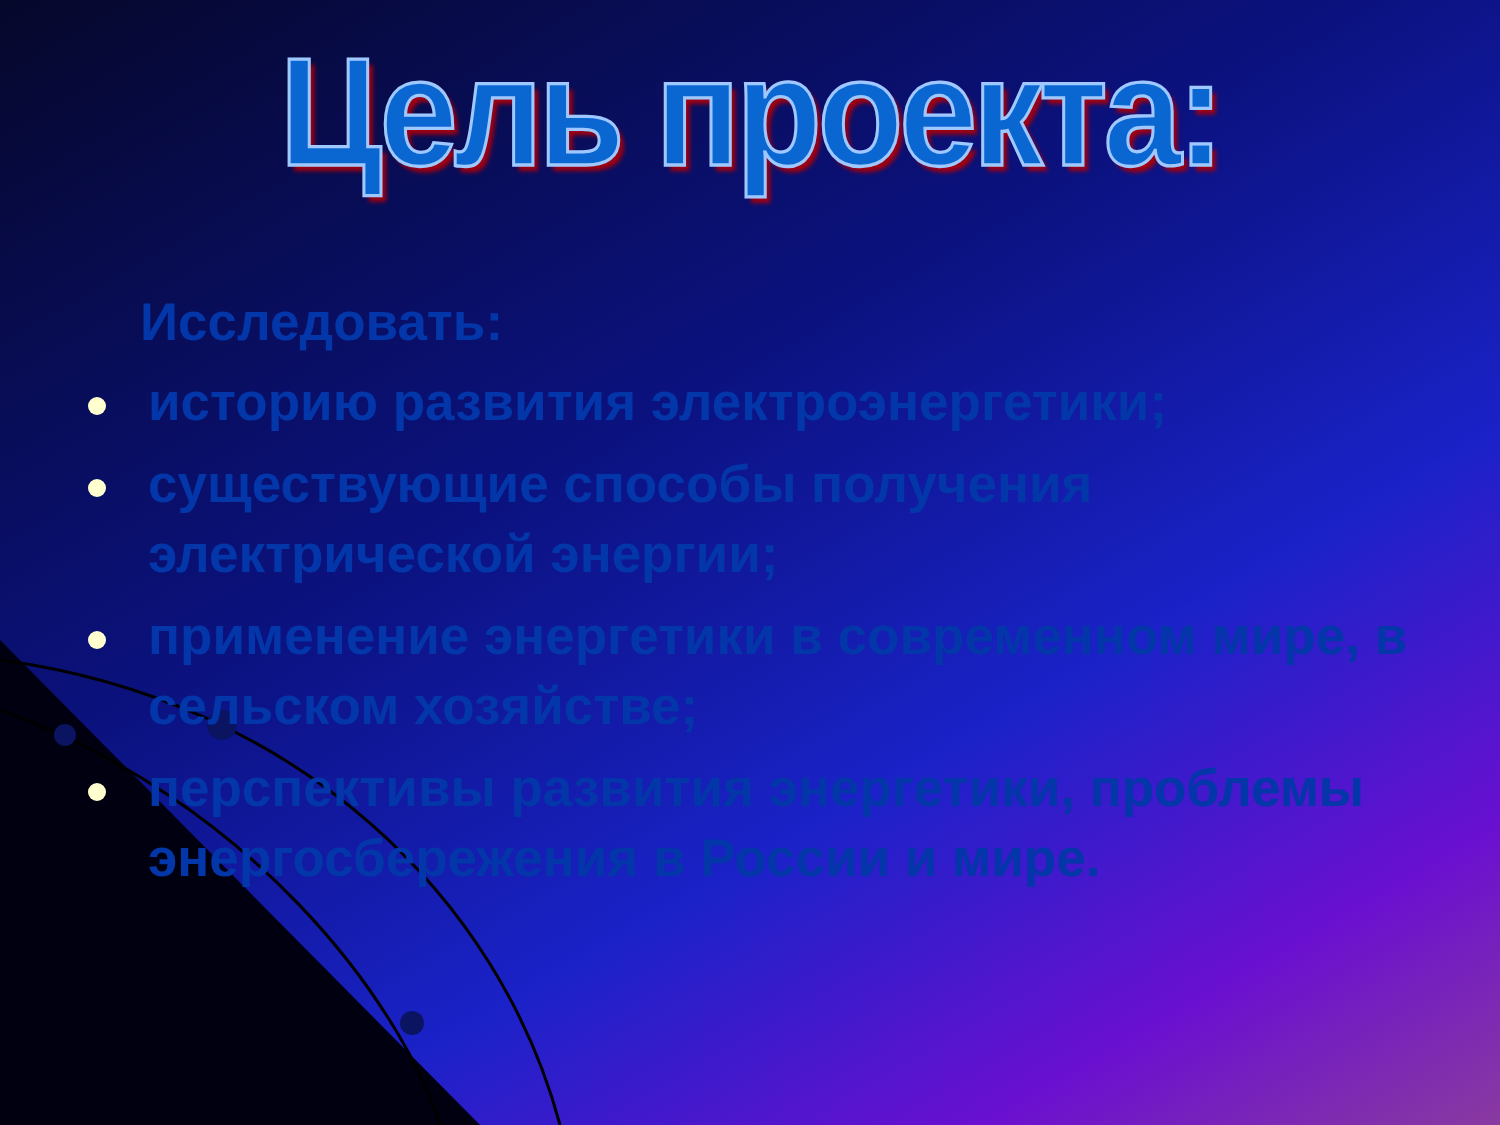Цель проекта:
Исследовать:
историю развития электроэнергетики;
существующие способы получения электрической энергии;
применение энергетики в современном мире, в сельском хозяйстве;
перспективы развития энергетики, проблемы энергосбережения в России и мире.